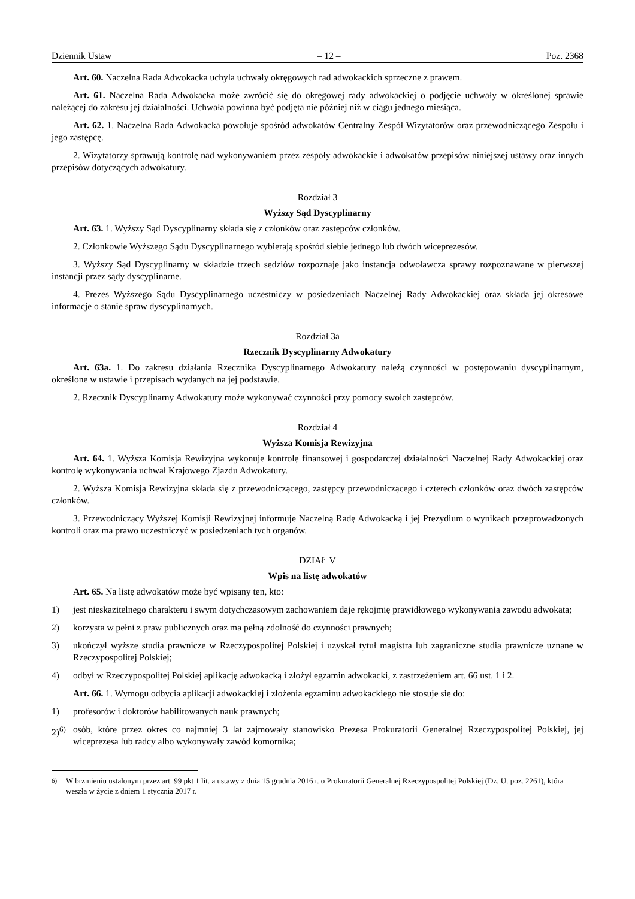Dziennik Ustaw – 12 – Poz. 2368
Art. 60. Naczelna Rada Adwokacka uchyla uchwały okręgowych rad adwokackich sprzeczne z prawem.
Art. 61. Naczelna Rada Adwokacka może zwrócić się do okręgowej rady adwokackiej o podjęcie uchwały w określonej sprawie należącej do zakresu jej działalności. Uchwała powinna być podjęta nie później niż w ciągu jednego miesiąca.
Art. 62. 1. Naczelna Rada Adwokacka powołuje spośród adwokatów Centralny Zespół Wizytatorów oraz przewodniczącego Zespołu i jego zastępcę.
2. Wizytatorzy sprawują kontrolę nad wykonywaniem przez zespoły adwokackie i adwokatów przepisów niniejszej ustawy oraz innych przepisów dotyczących adwokatury.
Rozdział 3
Wyższy Sąd Dyscyplinarny
Art. 63. 1. Wyższy Sąd Dyscyplinarny składa się z członków oraz zastępców członków.
2. Członkowie Wyższego Sądu Dyscyplinarnego wybierają spośród siebie jednego lub dwóch wiceprezesów.
3. Wyższy Sąd Dyscyplinarny w składzie trzech sędziów rozpoznaje jako instancja odwoławcza sprawy rozpoznawane w pierwszej instancji przez sądy dyscyplinarne.
4. Prezes Wyższego Sądu Dyscyplinarnego uczestniczy w posiedzeniach Naczelnej Rady Adwokackiej oraz składa jej okresowe informacje o stanie spraw dyscyplinarnych.
Rozdział 3a
Rzecznik Dyscyplinarny Adwokatury
Art. 63a. 1. Do zakresu działania Rzecznika Dyscyplinarnego Adwokatury należą czynności w postępowaniu dyscyplinarnym, określone w ustawie i przepisach wydanych na jej podstawie.
2. Rzecznik Dyscyplinarny Adwokatury może wykonywać czynności przy pomocy swoich zastępców.
Rozdział 4
Wyższa Komisja Rewizyjna
Art. 64. 1. Wyższa Komisja Rewizyjna wykonuje kontrolę finansowej i gospodarczej działalności Naczelnej Rady Adwokackiej oraz kontrolę wykonywania uchwał Krajowego Zjazdu Adwokatury.
2. Wyższa Komisja Rewizyjna składa się z przewodniczącego, zastępcy przewodniczącego i czterech członków oraz dwóch zastępców członków.
3. Przewodniczący Wyższej Komisji Rewizyjnej informuje Naczelną Radę Adwokacką i jej Prezydium o wynikach przeprowadzonych kontroli oraz ma prawo uczestniczyć w posiedzeniach tych organów.
DZIAŁ V
Wpis na listę adwokatów
Art. 65. Na listę adwokatów może być wpisany ten, kto:
1) jest nieskazitelnego charakteru i swym dotychczasowym zachowaniem daje rękojmię prawidłowego wykonywania zawodu adwokata;
2) korzysta w pełni z praw publicznych oraz ma pełną zdolność do czynności prawnych;
3) ukończył wyższe studia prawnicze w Rzeczypospolitej Polskiej i uzyskał tytuł magistra lub zagraniczne studia prawnicze uznane w Rzeczypospolitej Polskiej;
4) odbył w Rzeczypospolitej Polskiej aplikację adwokacką i złożył egzamin adwokacki, z zastrzeżeniem art. 66 ust. 1 i 2.
Art. 66. 1. Wymogu odbycia aplikacji adwokackiej i złożenia egzaminu adwokackiego nie stosuje się do:
1) profesorów i doktorów habilitowanych nauk prawnych;
2)<sup>6)</sup> osób, które przez okres co najmniej 3 lat zajmowały stanowisko Prezesa Prokuratorii Generalnej Rzeczypospolitej Polskiej, jej wiceprezesa lub radcy albo wykonywały zawód komornika;
<sup>6)</sup> W brzmieniu ustalonym przez art. 99 pkt 1 lit. a ustawy z dnia 15 grudnia 2016 r. o Prokuratorii Generalnej Rzeczypospolitej Polskiej (Dz. U. poz. 2261), która weszła w życie z dniem 1 stycznia 2017 r.